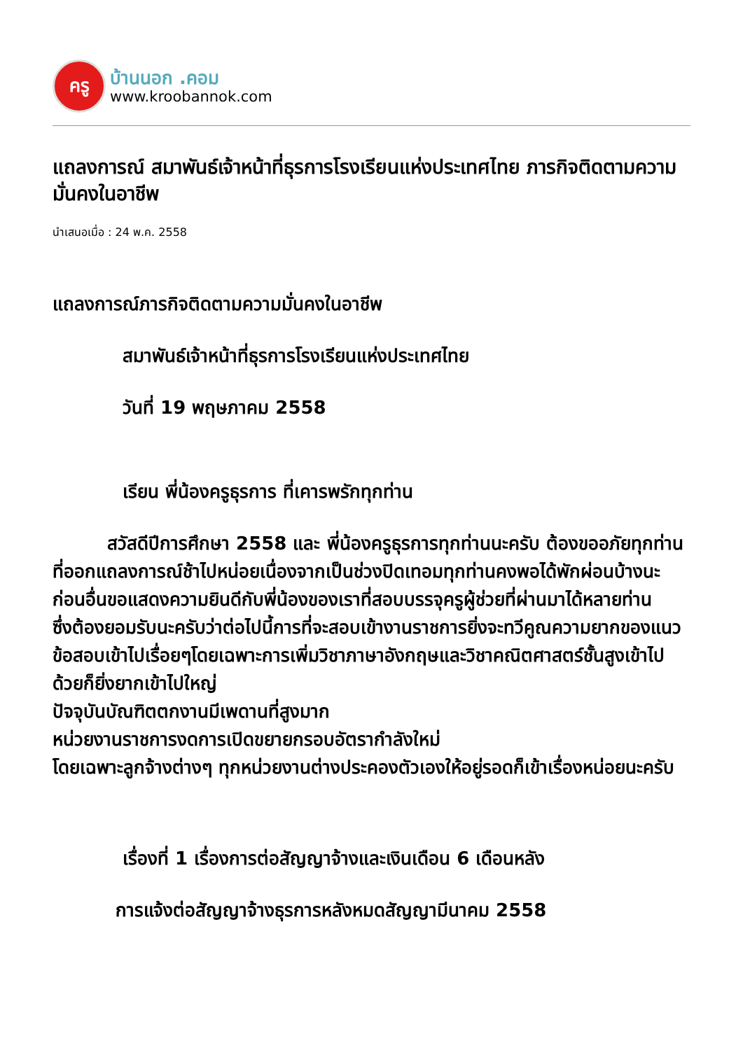ครู
บ้านนอก .คอม
www.kroobannok.com
แถลงการณ์ สมาพันธ์เจ้าหน้าที่ธุรการโรงเรียนแห่งประเทศไทย ภารกิจติดตามความมั่นคงในอาชีพ
นำเสนอเมื่อ : 24 พ.ค. 2558
แถลงการณ์ภารกิจติดตามความมั่นคงในอาชีพ
สมาพันธ์เจ้าหน้าที่ธุรการโรงเรียนแห่งประเทศไทย
วันที่ 19 พฤษภาคม 2558
เรียน พี่น้องครูธุรการ ที่เคารพรักทุกท่าน
   สวัสดีปีการศึกษา 2558 และ พี่น้องครูธุรการทุกท่านนะครับ ต้องขออภัยทุกท่านที่ออกแถลงการณ์ช้าไปหน่อยเนื่องจากเป็นช่วงปิดเทอมทุกท่านคงพอได้พักผ่อนบ้างนะ
ก่อนอื่นขอแสดงความยินดีกับพี่น้องของเราที่สอบบรรจุครูผู้ช่วยที่ผ่านมาได้หลายท่าน
ซึ่งต้องยอมรับนะครับว่าต่อไปนี้การที่จะสอบเข้างานราชการยิ่งจะทวีคูณความยากของแนวข้อสอบเข้าไปเรื่อยๆโดยเฉพาะการเพิ่มวิชาภาษาอังกฤษและวิชาคณิตศาสตร์ชั้นสูงเข้าไปด้วยก็ยิ่งยากเข้าไปใหญ่
ปัจจุบันบัณฑิตตกงานมีเพดานที่สูงมาก
หน่วยงานราชการงดการเปิดขยายกรอบอัตรากำลังใหม่
โดยเฉพาะลูกจ้างต่างๆ ทุกหน่วยงานต่างประคองตัวเองให้อยู่รอดก็เข้าเรื่องหน่อยนะครับ
เรื่องที่ 1 เรื่องการต่อสัญญาจ้างและเงินเดือน 6 เดือนหลัง
การแจ้งต่อสัญญาจ้างธุรการหลังหมดสัญญามีนาคม 2558